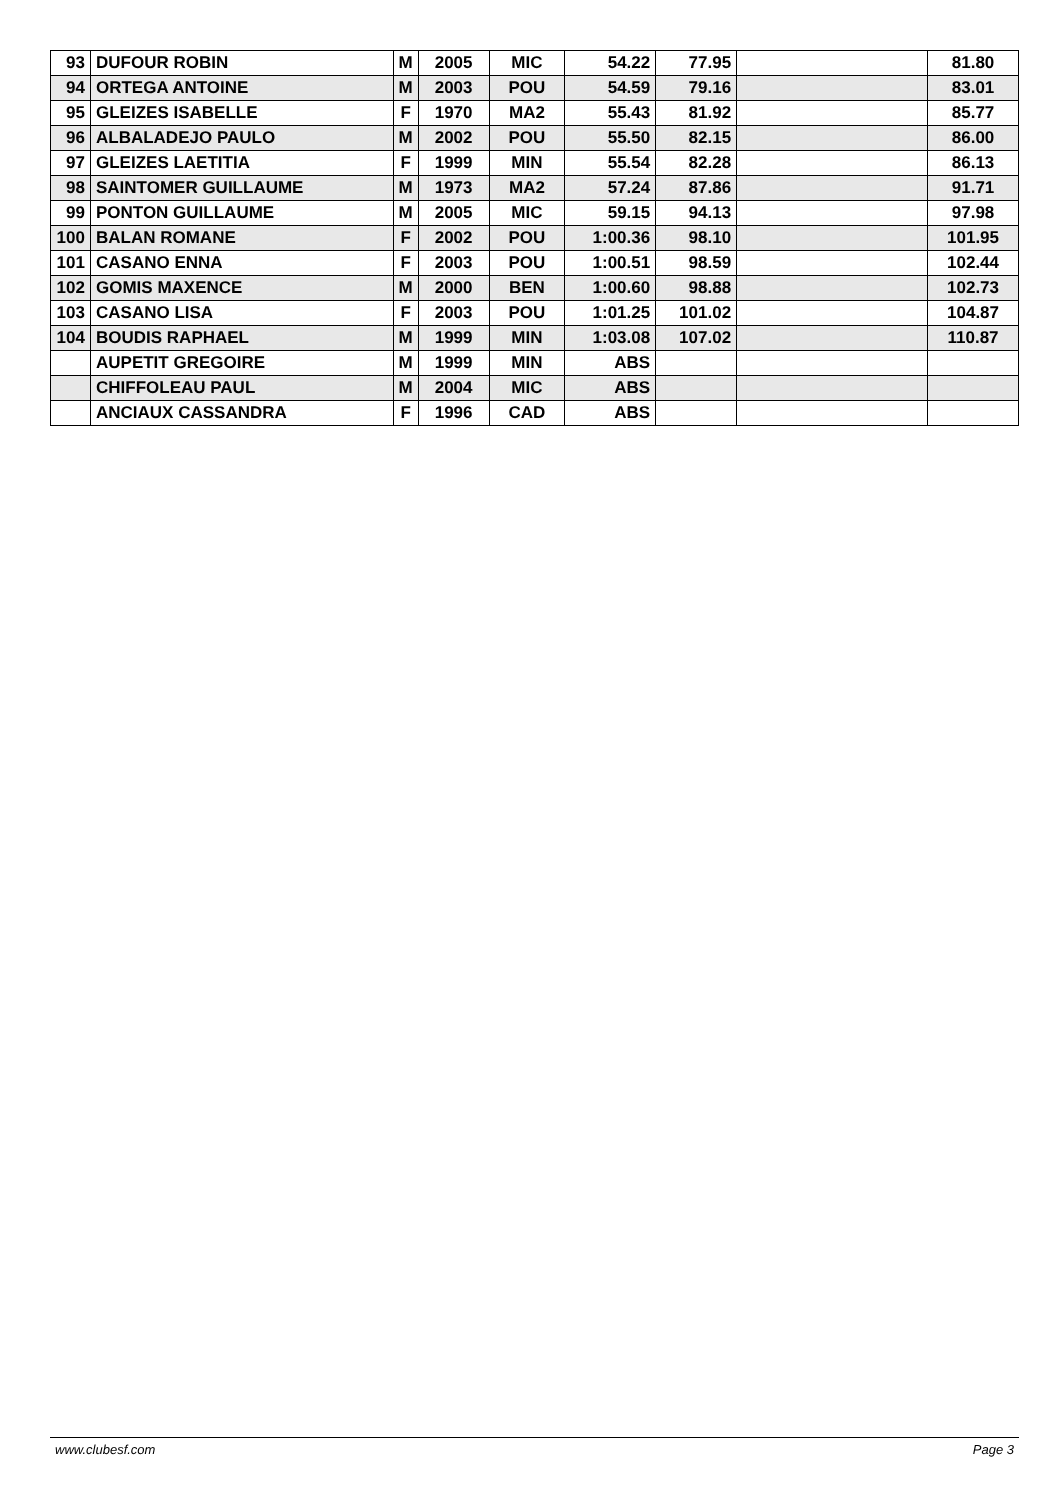| 93 | DUFOUR ROBIN | M | 2005 | MIC | 54.22 | 77.95 | | 81.80 |
| 94 | ORTEGA ANTOINE | M | 2003 | POU | 54.59 | 79.16 | | 83.01 |
| 95 | GLEIZES ISABELLE | F | 1970 | MA2 | 55.43 | 81.92 | | 85.77 |
| 96 | ALBALADEJO PAULO | M | 2002 | POU | 55.50 | 82.15 | | 86.00 |
| 97 | GLEIZES LAETITIA | F | 1999 | MIN | 55.54 | 82.28 | | 86.13 |
| 98 | SAINTOMER GUILLAUME | M | 1973 | MA2 | 57.24 | 87.86 | | 91.71 |
| 99 | PONTON GUILLAUME | M | 2005 | MIC | 59.15 | 94.13 | | 97.98 |
| 100 | BALAN ROMANE | F | 2002 | POU | 1:00.36 | 98.10 | | 101.95 |
| 101 | CASANO ENNA | F | 2003 | POU | 1:00.51 | 98.59 | | 102.44 |
| 102 | GOMIS MAXENCE | M | 2000 | BEN | 1:00.60 | 98.88 | | 102.73 |
| 103 | CASANO LISA | F | 2003 | POU | 1:01.25 | 101.02 | | 104.87 |
| 104 | BOUDIS RAPHAEL | M | 1999 | MIN | 1:03.08 | 107.02 | | 110.87 |
| | AUPETIT GREGOIRE | M | 1999 | MIN | ABS | | | |
| | CHIFFOLEAU PAUL | M | 2004 | MIC | ABS | | | |
| | ANCIAUX CASSANDRA | F | 1996 | CAD | ABS | | | |
www.clubesf.com Page 3